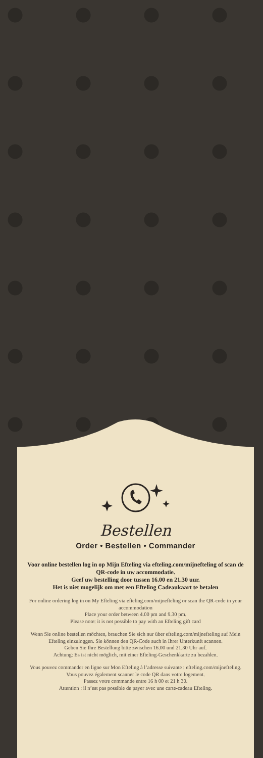Bestellen
Order • Bestellen • Commander
Voor online bestellen log in op Mijn Efteling via efteling.com/mijnefteling of scan de QR-code in uw accommodatie.
Geef uw bestelling door tussen 16.00 en 21.30 uur.
Het is niet mogelijk om met een Efteling Cadeaukaart te betalen
For online ordering log in on My Efteling via efteling.com/mijnefteling or scan the QR-code in your accommodation
Place your order between 4.00 pm and 9.30 pm.
Please note: it is not possible to pay with an Efteling gift card
Wenn Sie online bestellen möchten, brauchen Sie sich nur über efteling.com/mijnefteling auf Mein Efteling einzuloggen. Sie können den QR-Code auch in Ihrer Unterkunft scannen.
Geben Sie Ihre Bestellung bitte zwischen 16.00 und 21.30 Uhr auf.
Achtung: Es ist nicht möglich, mit einer Efteling-Geschenkkarte zu bezahlen.
Vous pouvez commander en ligne sur Mon Efteling à l’adresse suivante : efteling.com/mijnefteling. Vous pouvez également scanner le code QR dans votre logement.
Passez votre commande entre 16 h 00 et 21 h 30.
Attention : il n’est pas possible de payer avec une carte-cadeau Efteling.